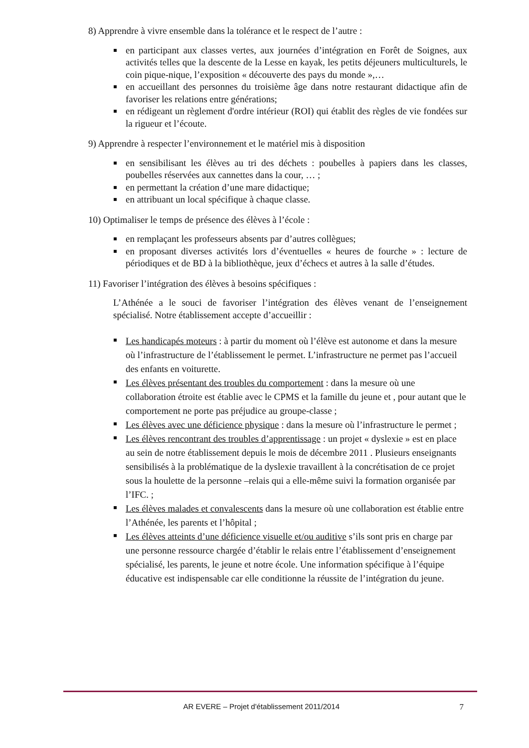8) Apprendre à vivre ensemble dans la tolérance et le respect de l’autre :
en participant aux classes vertes, aux journées d’intégration en Forêt de Soignes, aux activités telles que la descente de la Lesse en kayak, les petits déjeuners multiculturels, le coin pique-nique, l’exposition « découverte des pays du monde »,…
en accueillant des personnes du troisième âge dans notre restaurant didactique afin de favoriser les relations entre générations;
en rédigeant un règlement d'ordre intérieur (ROI) qui établit des règles de vie fondées sur la rigueur et l’écoute.
9) Apprendre à respecter l’environnement et le matériel mis à disposition
en sensibilisant les élèves au tri des déchets : poubelles à papiers dans les classes, poubelles réservées aux cannettes dans la cour, … ;
en permettant la création d’une mare didactique;
en attribuant un local spécifique à chaque classe.
10) Optimaliser le temps de présence des élèves à l’école :
en remplaçant les professeurs absents par d’autres collègues;
en proposant diverses activités lors d’éventuelles « heures de fourche » : lecture de périodiques et de BD à la bibliothèque, jeux d’échecs et autres à la salle d’études.
11) Favoriser l’intégration des élèves à besoins spécifiques :
L’Athénée a le souci de favoriser l’intégration des élèves venant de l’enseignement spécialisé. Notre établissement accepte d’accueillir :
Les handicapés moteurs : à partir du moment où l’élève est autonome et dans la mesure où l’infrastructure de l’établissement le permet. L’infrastructure ne permet pas l’accueil des enfants en voiturette.
Les élèves présentant des troubles du comportement : dans la mesure où une collaboration étroite est établie avec le CPMS et la famille du jeune et , pour autant que le comportement ne porte pas préjudice au groupe-classe ;
Les élèves avec une déficience physique : dans la mesure où l’infrastructure le permet ;
Les élèves rencontrant des troubles d’apprentissage : un projet « dyslexie » est en place au sein de notre établissement depuis le mois de décembre 2011 . Plusieurs enseignants sensibilisés à la problématique de la dyslexie travaillent à la concrétisation de ce projet sous la houlette de la personne –relais qui a elle-même suivi la formation organisée par l’IFC. ;
Les élèves malades et convalescents dans la mesure où une collaboration est établie entre l’Athénée, les parents et l’hôpital ;
Les élèves atteints d’une déficience visuelle et/ou auditive s’ils sont pris en charge par une personne ressource chargée d’établir le relais entre l’établissement d’enseignement spécialisé, les parents, le jeune et notre école. Une information spécifique à l’équipe éducative est indispensable car elle conditionne la réussite de l’intégration du jeune.
AR EVERE – Projet d'établissement 2011/2014 7